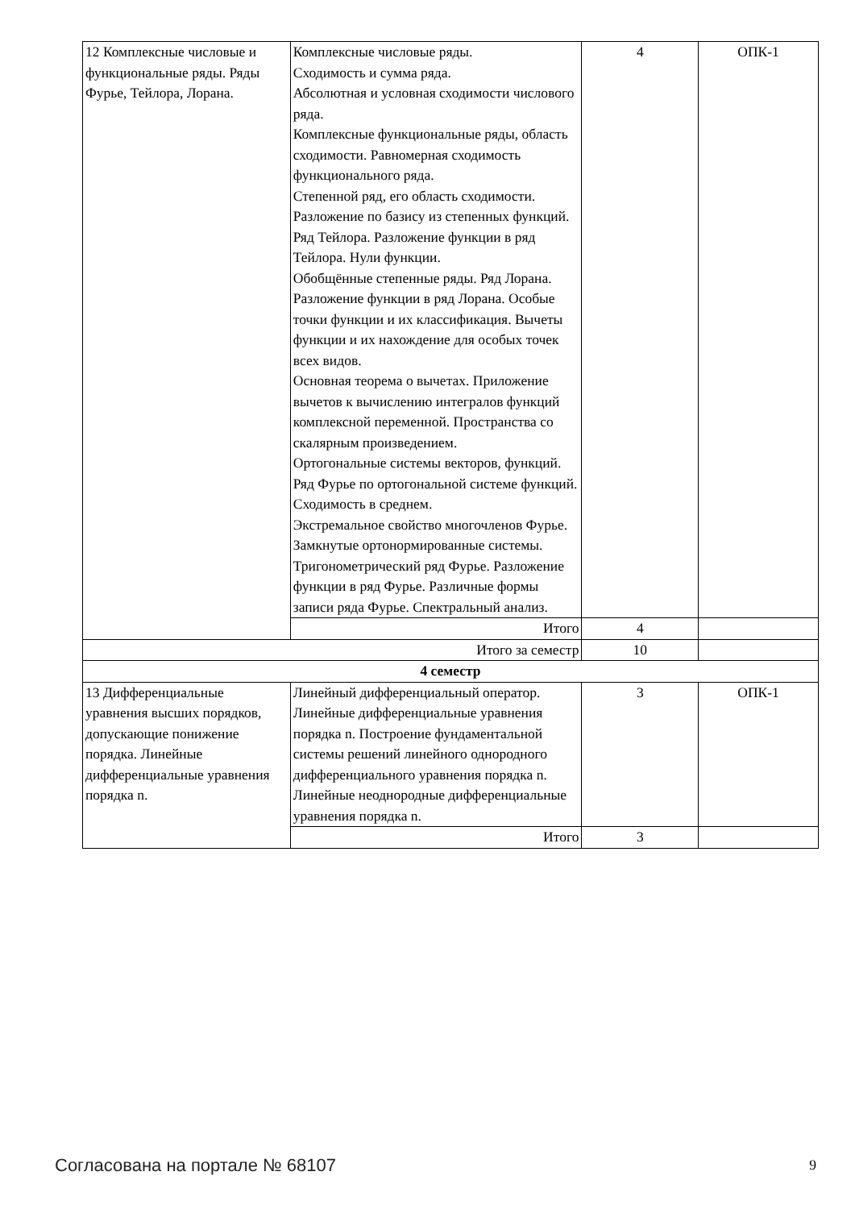| 12 Комплексные числовые и функциональные ряды. Ряды Фурье, Тейлора, Лорана. | Комплексные числовые ряды. Сходимость и сумма ряда. Абсолютная и условная сходимости числового ряда. Комплексные функциональные ряды, область сходимости. Равномерная сходимость функционального ряда. Степенной ряд, его область сходимости. Разложение по базису из степенных функций. Ряд Тейлора. Разложение функции в ряд Тейлора. Нули функции. Обобщённые степенные ряды. Ряд Лорана. Разложение функции в ряд Лорана. Особые точки функции и их классификация. Вычеты функции и их нахождение для особых точек всех видов. Основная теорема о вычетах. Приложение вычетов к вычислению интегралов функций комплексной переменной. Пространства со скалярным произведением. Ортогональные системы векторов, функций. Ряд Фурье по ортогональной системе функций. Сходимость в среднем. Экстремальное свойство многочленов Фурье. Замкнутые ортонормированные системы. Тригонометрический ряд Фурье. Разложение функции в ряд Фурье. Различные формы записи ряда Фурье. Спектральный анализ. | 4 | ОПК-1 |
| | Итого | 4 | |
| Итого за семестр | | 10 | |
| 4 семестр | | | |
| 13 Дифференциальные уравнения высших порядков, допускающие понижение порядка. Линейные дифференциальные уравнения порядка n. | Линейный дифференциальный оператор. Линейные дифференциальные уравнения порядка n. Построение фундаментальной системы решений линейного однородного дифференциального уравнения порядка n. Линейные неоднородные дифференциальные уравнения порядка n. | 3 | ОПК-1 |
| | Итого | 3 | |
Согласована на портале № 68107 9